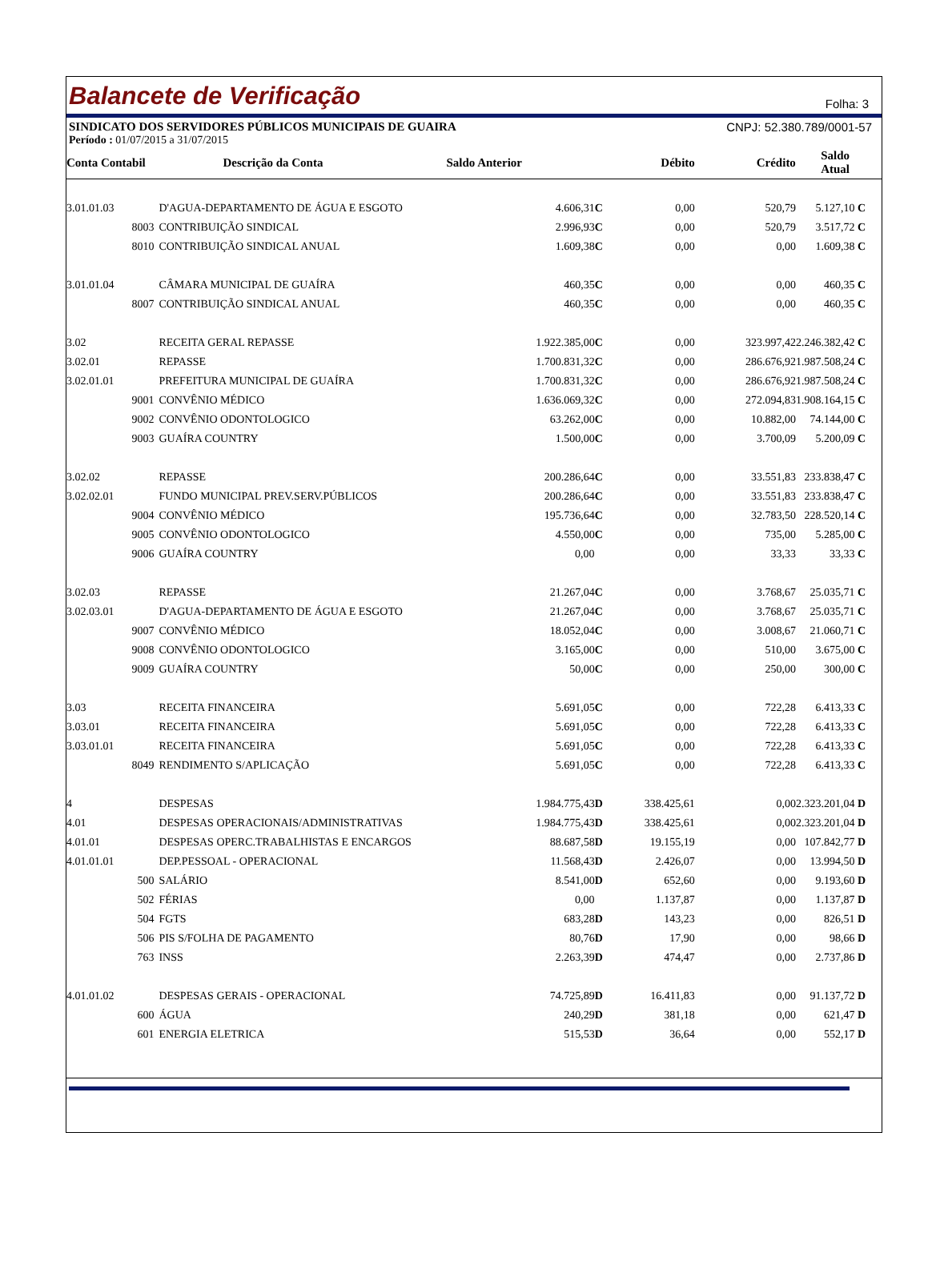Balancete de Verificação
Folha: 3
SINDICATO DOS SERVIDORES PÚBLICOS MUNICIPAIS DE GUAIRA CNPJ: 52.380.789/0001-57
Período : 01/07/2015 a 31/07/2015
| Conta Contabil | | Descrição da Conta | Saldo Anterior | Débito | Crédito | Saldo Atual |
| --- | --- | --- | --- | --- | --- | --- |
| 3.01.01.03 | | D'AGUA-DEPARTAMENTO DE ÁGUA E ESGOTO | 4.606,31 C | 0,00 | 520,79 | 5.127,10 C |
| | 8003 | CONTRIBUIÇÃO SINDICAL | 2.996,93 C | 0,00 | 520,79 | 3.517,72 C |
| | 8010 | CONTRIBUIÇÃO SINDICAL ANUAL | 1.609,38 C | 0,00 | 0,00 | 1.609,38 C |
| 3.01.01.04 | | CÂMARA MUNICIPAL DE GUAÍRA | 460,35 C | 0,00 | 0,00 | 460,35 C |
| | 8007 | CONTRIBUIÇÃO SINDICAL ANUAL | 460,35 C | 0,00 | 0,00 | 460,35 C |
| 3.02 | | RECEITA GERAL REPASSE | 1.922.385,00 C | 0,00 | 323.997,42 | 2.246.382,42 C |
| 3.02.01 | | REPASSE | 1.700.831,32 C | 0,00 | 286.676,92 | 1.987.508,24 C |
| 3.02.01.01 | | PREFEITURA MUNICIPAL DE GUAÍRA | 1.700.831,32 C | 0,00 | 286.676,92 | 1.987.508,24 C |
| | 9001 | CONVÊNIO MÉDICO | 1.636.069,32 C | 0,00 | 272.094,83 | 1.908.164,15 C |
| | 9002 | CONVÊNIO ODONTOLOGICO | 63.262,00 C | 0,00 | 10.882,00 | 74.144,00 C |
| | 9003 | GUAÍRA COUNTRY | 1.500,00 C | 0,00 | 3.700,09 | 5.200,09 C |
| 3.02.02 | | REPASSE | 200.286,64 C | 0,00 | 33.551,83 | 233.838,47 C |
| 3.02.02.01 | | FUNDO MUNICIPAL PREV.SERV.PÚBLICOS | 200.286,64 C | 0,00 | 33.551,83 | 233.838,47 C |
| | 9004 | CONVÊNIO MÉDICO | 195.736,64 C | 0,00 | 32.783,50 | 228.520,14 C |
| | 9005 | CONVÊNIO ODONTOLOGICO | 4.550,00 C | 0,00 | 735,00 | 5.285,00 C |
| | 9006 | GUAÍRA COUNTRY | 0,00 | 0,00 | 33,33 | 33,33 C |
| 3.02.03 | | REPASSE | 21.267,04 C | 0,00 | 3.768,67 | 25.035,71 C |
| 3.02.03.01 | | D'AGUA-DEPARTAMENTO DE ÁGUA E ESGOTO | 21.267,04 C | 0,00 | 3.768,67 | 25.035,71 C |
| | 9007 | CONVÊNIO MÉDICO | 18.052,04 C | 0,00 | 3.008,67 | 21.060,71 C |
| | 9008 | CONVÊNIO ODONTOLOGICO | 3.165,00 C | 0,00 | 510,00 | 3.675,00 C |
| | 9009 | GUAÍRA COUNTRY | 50,00 C | 0,00 | 250,00 | 300,00 C |
| 3.03 | | RECEITA FINANCEIRA | 5.691,05 C | 0,00 | 722,28 | 6.413,33 C |
| 3.03.01 | | RECEITA FINANCEIRA | 5.691,05 C | 0,00 | 722,28 | 6.413,33 C |
| 3.03.01.01 | | RECEITA FINANCEIRA | 5.691,05 C | 0,00 | 722,28 | 6.413,33 C |
| | 8049 | RENDIMENTO S/APLICAÇÃO | 5.691,05 C | 0,00 | 722,28 | 6.413,33 C |
| 4 | | DESPESAS | 1.984.775,43 D | 338.425,61 | 0,00 | 2.323.201,04 D |
| 4.01 | | DESPESAS OPERACIONAIS/ADMINISTRATIVAS | 1.984.775,43 D | 338.425,61 | 0,00 | 2.323.201,04 D |
| 4.01.01 | | DESPESAS OPERC.TRABALHISTAS E ENCARGOS | 88.687,58 D | 19.155,19 | 0,00 | 107.842,77 D |
| 4.01.01.01 | | DEP.PESSOAL - OPERACIONAL | 11.568,43 D | 2.426,07 | 0,00 | 13.994,50 D |
| | 500 | SALÁRIO | 8.541,00 D | 652,60 | 0,00 | 9.193,60 D |
| | 502 | FÉRIAS | 0,00 | 1.137,87 | 0,00 | 1.137,87 D |
| | 504 | FGTS | 683,28 D | 143,23 | 0,00 | 826,51 D |
| | 506 | PIS S/FOLHA DE PAGAMENTO | 80,76 D | 17,90 | 0,00 | 98,66 D |
| | 763 | INSS | 2.263,39 D | 474,47 | 0,00 | 2.737,86 D |
| 4.01.01.02 | | DESPESAS GERAIS - OPERACIONAL | 74.725,89 D | 16.411,83 | 0,00 | 91.137,72 D |
| | 600 | ÁGUA | 240,29 D | 381,18 | 0,00 | 621,47 D |
| | 601 | ENERGIA ELETRICA | 515,53 D | 36,64 | 0,00 | 552,17 D |